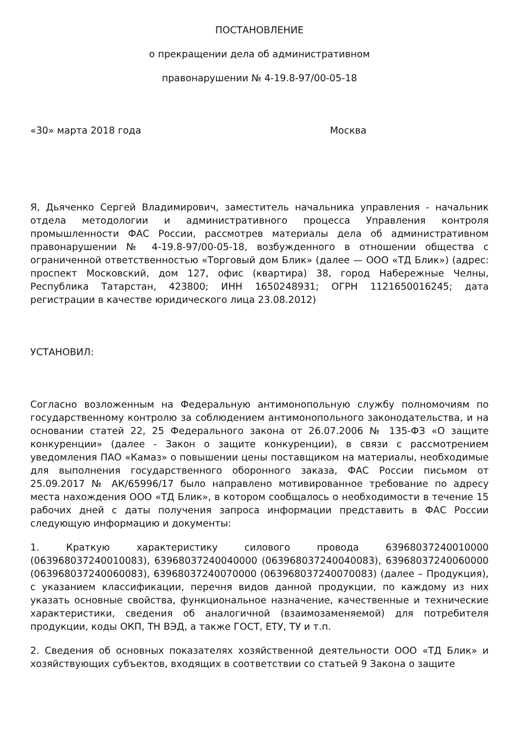ПОСТАНОВЛЕНИЕ
о прекращении дела об административном
правонарушении № 4-19.8-97/00-05-18
«30» марта 2018 года Москва
Я, Дьяченко Сергей Владимирович, заместитель начальника управления - начальник отдела методологии и административного процесса Управления контроля промышленности ФАС России, рассмотрев материалы дела об административном правонарушении № 4-19.8-97/00-05-18, возбужденного в отношении общества с ограниченной ответственностью «Торговый дом Блик» (далее — ООО «ТД Блик») (адрес: проспект Московский, дом 127, офис (квартира) 38, город Набережные Челны, Республика Татарстан, 423800; ИНН 1650248931; ОГРН 1121650016245; дата регистрации в качестве юридического лица 23.08.2012)
УСТАНОВИЛ:
Согласно возложенным на Федеральную антимонопольную службу полномочиям по государственному контролю за соблюдением антимонопольного законодательства, и на основании статей 22, 25 Федерального закона от 26.07.2006 № 135-ФЗ «О защите конкуренции» (далее - Закон о защите конкуренции), в связи с рассмотрением уведомления ПАО «Камаз» о повышении цены поставщиком на материалы, необходимые для выполнения государственного оборонного заказа, ФАС России письмом от 25.09.2017 № АК/65996/17 было направлено мотивированное требование по адресу места нахождения ООО «ТД Блик», в котором сообщалось о необходимости в течение 15 рабочих дней с даты получения запроса информации представить в ФАС России следующую информацию и документы:
1. Краткую характеристику силового провода 63968037240010000 (063968037240010083), 63968037240040000 (063968037240040083), 63968037240060000 (063968037240060083), 63968037240070000 (063968037240070083) (далее – Продукция), с указанием классификации, перечня видов данной продукции, по каждому из них указать основные свойства, функциональное назначение, качественные и технические характеристики, сведения об аналогичной (взаимозаменяемой) для потребителя продукции, коды ОКП, ТН ВЭД, а также ГОСТ, ЕТУ, ТУ и т.п.
2. Сведения об основных показателях хозяйственной деятельности ООО «ТД Блик» и хозяйствующих субъектов, входящих в соответствии со статьей 9 Закона о защите